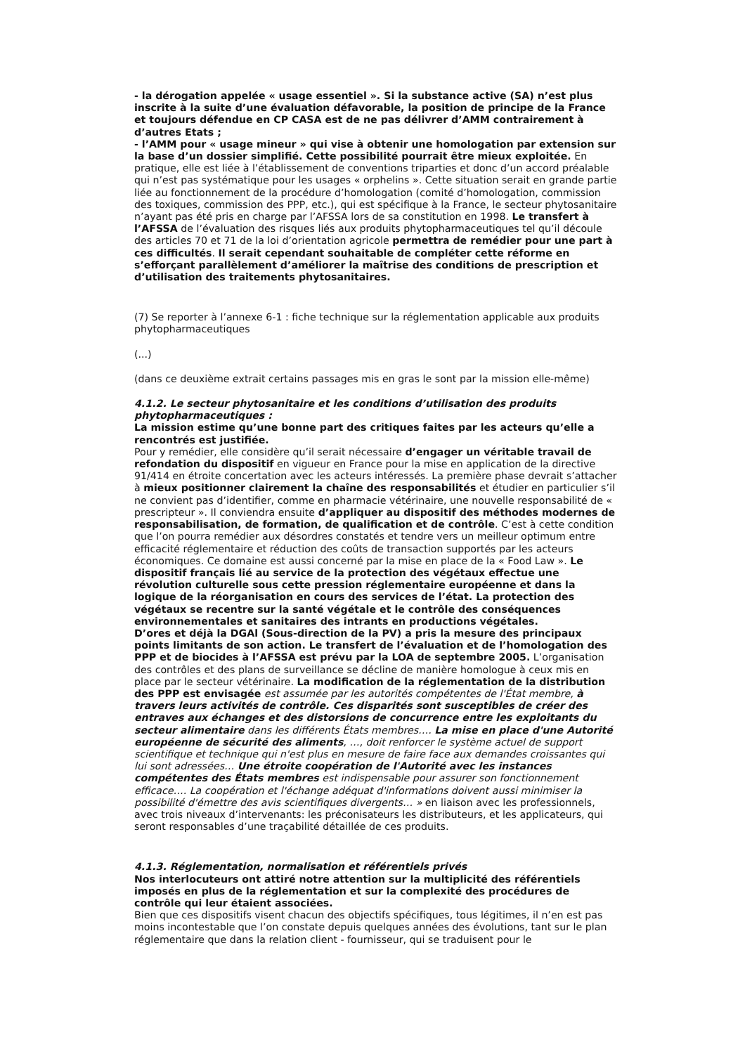- la dérogation appelée « usage essentiel ». Si la substance active (SA) n’est plus inscrite à la suite d’une évaluation défavorable, la position de principe de la France et toujours défendue en CP CASA est de ne pas délivrer d’AMM contrairement à d’autres Etats ;
- l’AMM pour « usage mineur » qui vise à obtenir une homologation par extension sur la base d’un dossier simplifié. Cette possibilité pourrait être mieux exploitée. En pratique, elle est liée à l’établissement de conventions triparties et donc d’un accord préalable qui n’est pas systématique pour les usages « orphelins ». Cette situation serait en grande partie liée au fonctionnement de la procédure d’homologation (comité d’homologation, commission des toxiques, commission des PPP, etc.), qui est spécifique à la France, le secteur phytosanitaire n’ayant pas été pris en charge par l’AFSSA lors de sa constitution en 1998. Le transfert à l’AFSSA de l’évaluation des risques liés aux produits phytopharmaceutiques tel qu’il découle des articles 70 et 71 de la loi d’orientation agricole permettra de remédier pour une part à ces difficultés. Il serait cependant souhaitable de compléter cette réforme en s’efforçant parallèlement d’améliorer la maîtrise des conditions de prescription et d’utilisation des traitements phytosanitaires.
(7) Se reporter à l’annexe 6-1 : fiche technique sur la réglementation applicable aux produits phytopharmaceutiques
(...)
(dans ce deuxième extrait certains passages mis en gras le sont par la mission elle-même)
4.1.2. Le secteur phytosanitaire et les conditions d’utilisation des produits phytopharmaceutiques :
La mission estime qu’une bonne part des critiques faites par les acteurs qu’elle a rencontrés est justifiée.
Pour y remédier, elle considère qu’il serait nécessaire d’engager un véritable travail de refondation du dispositif en vigueur en France pour la mise en application de la directive 91/414 en étroite concertation avec les acteurs intéressés. La première phase devrait s’attacher à mieux positionner clairement la chaîne des responsabilités et étudier en particulier s’il ne convient pas d’identifier, comme en pharmacie vétérinaire, une nouvelle responsabilité de « prescripteur ». Il conviendra ensuite d’appliquer au dispositif des méthodes modernes de responsabilisation, de formation, de qualification et de contrôle. C’est à cette condition que l’on pourra remédier aux désordres constatés et tendre vers un meilleur optimum entre efficacité réglementaire et réduction des coûts de transaction supportés par les acteurs économiques. Ce domaine est aussi concerné par la mise en place de la « Food Law ». Le dispositif français lié au service de la protection des végétaux effectue une révolution culturelle sous cette pression réglementaire européenne et dans la logique de la réorganisation en cours des services de l’état. La protection des végétaux se recentre sur la santé végétale et le contrôle des conséquences environnementales et sanitaires des intrants en productions végétales.
D’ores et déjà la DGAl (Sous-direction de la PV) a pris la mesure des principaux points limitants de son action. Le transfert de l’évaluation et de l’homologation des PPP et de biocides à l’AFSSA est prévu par la LOA de septembre 2005. L’organisation des contrôles et des plans de surveillance se décline de manière homologue à ceux mis en place par le secteur vétérinaire. La modification de la réglementation de la distribution des PPP est envisagée est assumée par les autorités compétentes de l'État membre, à travers leurs activités de contrôle. Ces disparités sont susceptibles de créer des entraves aux échanges et des distorsions de concurrence entre les exploitants du secteur alimentaire dans les différents États membres…. La mise en place d'une Autorité européenne de sécurité des aliments, …, doit renforcer le système actuel de support scientifique et technique qui n'est plus en mesure de faire face aux demandes croissantes qui lui sont adressées… Une étroite coopération de l'Autorité avec les instances compétentes des États membres est indispensable pour assurer son fonctionnement efficace…. La coopération et l'échange adéquat d'informations doivent aussi minimiser la possibilité d'émettre des avis scientifiques divergents… » en liaison avec les professionnels, avec trois niveaux d’intervenants: les préconisateurs les distributeurs, et les applicateurs, qui seront responsables d’une traçabilité détaillée de ces produits.
4.1.3. Réglementation, normalisation et référentiels privés
Nos interlocuteurs ont attiré notre attention sur la multiplicité des référentiels imposés en plus de la réglementation et sur la complexité des procédures de contrôle qui leur étaient associées.
Bien que ces dispositifs visent chacun des objectifs spécifiques, tous légitimes, il n’en est pas moins incontestable que l’on constate depuis quelques années des évolutions, tant sur le plan réglementaire que dans la relation client - fournisseur, qui se traduisent pour le